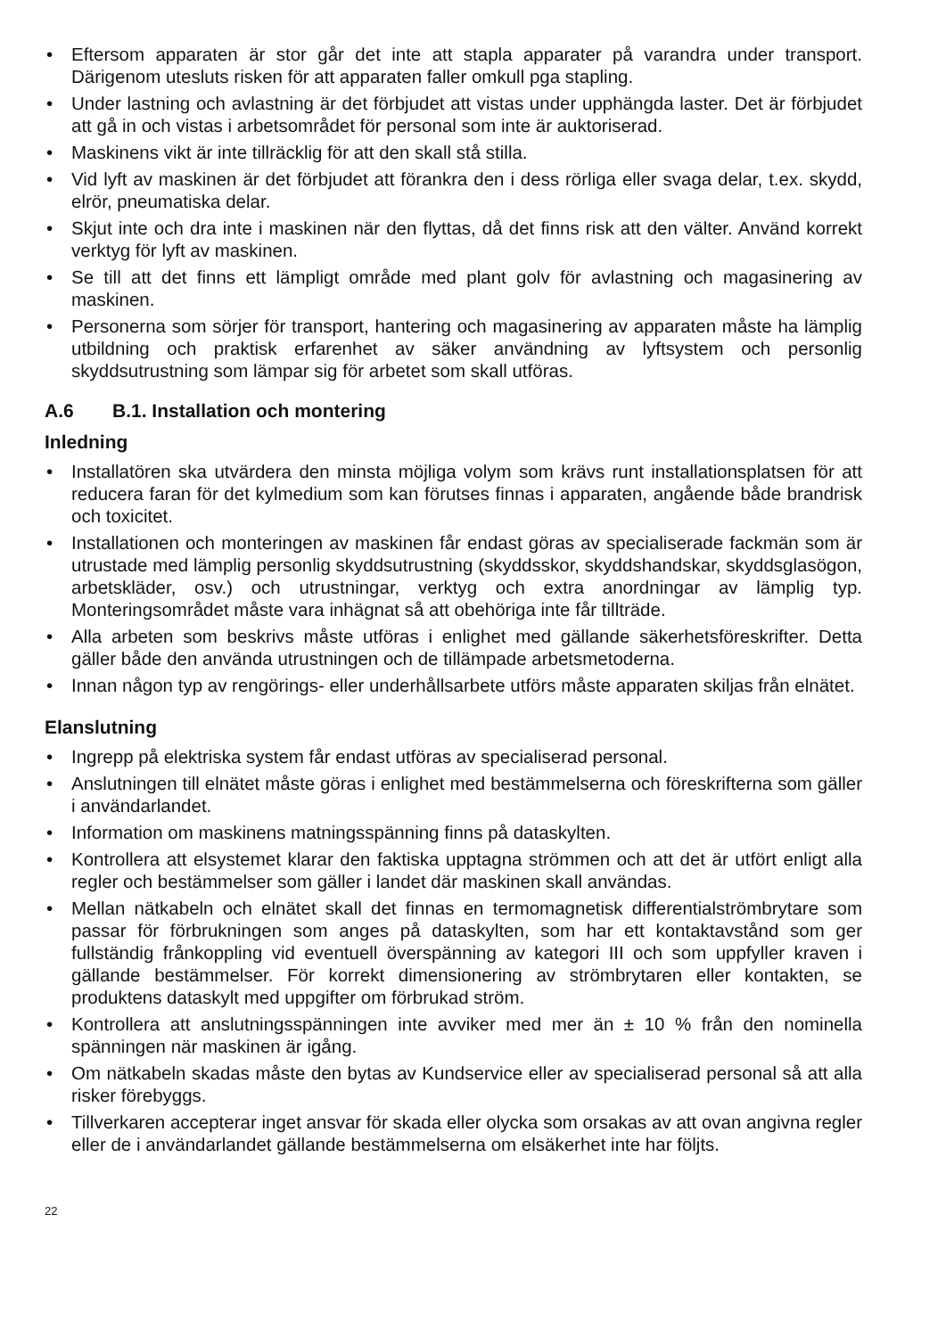• Eftersom apparaten är stor går det inte att stapla apparater på varandra under transport. Därigenom utesluts risken för att apparaten faller omkull pga stapling.
• Under lastning och avlastning är det förbjudet att vistas under upphängda laster. Det är förbjudet att gå in och vistas i arbetsområdet för personal som inte är auktoriserad.
• Maskinens vikt är inte tillräcklig för att den skall stå stilla.
• Vid lyft av maskinen är det förbjudet att förankra den i dess rörliga eller svaga delar, t.ex. skydd, elrör, pneumatiska delar.
• Skjut inte och dra inte i maskinen när den flyttas, då det finns risk att den välter. Använd korrekt verktyg för lyft av maskinen.
• Se till att det finns ett lämpligt område med plant golv för avlastning och magasinering av maskinen.
• Personerna som sörjer för transport, hantering och magasinering av apparaten måste ha lämplig utbildning och praktisk erfarenhet av säker användning av lyftsystem och personlig skyddsutrustning som lämpar sig för arbetet som skall utföras.
A.6 B.1. Installation och montering
Inledning
• Installatören ska utvärdera den minsta möjliga volym som krävs runt installationsplatsen för att reducera faran för det kylmedium som kan förutses finnas i apparaten, angående både brandrisk och toxicitet.
• Installationen och monteringen av maskinen får endast göras av specialiserade fackmän som är utrustade med lämplig personlig skyddsutrustning (skyddsskor, skyddshandskar, skyddsglasögon, arbetskläder, osv.) och utrustningar, verktyg och extra anordningar av lämplig typ. Monteringsområdet måste vara inhägnat så att obehöriga inte får tillträde.
• Alla arbeten som beskrivs måste utföras i enlighet med gällande säkerhetsföreskrifter. Detta gäller både den använda utrustningen och de tillämpade arbetsmetoderna.
• Innan någon typ av rengörings- eller underhållsarbete utförs måste apparaten skiljas från elnätet.
Elanslutning
• Ingrepp på elektriska system får endast utföras av specialiserad personal.
• Anslutningen till elnätet måste göras i enlighet med bestämmelserna och föreskrifterna som gäller i användarlandet.
• Information om maskinens matningsspänning finns på dataskylten.
• Kontrollera att elsystemet klarar den faktiska upptagna strömmen och att det är utfört enligt alla regler och bestämmelser som gäller i landet där maskinen skall användas.
• Mellan nätkabeln och elnätet skall det finnas en termomagnetisk differentialströmbrytare som passar för förbrukningen som anges på dataskylten, som har ett kontaktavstånd som ger fullständig frånkoppling vid eventuell överspänning av kategori III och som uppfyller kraven i gällande bestämmelser. För korrekt dimensionering av strömbrytaren eller kontakten, se produktens dataskylt med uppgifter om förbrukad ström.
• Kontrollera att anslutningsspänningen inte avviker med mer än ± 10 % från den nominella spänningen när maskinen är igång.
• Om nätkabeln skadas måste den bytas av Kundservice eller av specialiserad personal så att alla risker förebyggs.
• Tillverkaren accepterar inget ansvar för skada eller olycka som orsakas av att ovan angivna regler eller de i användarlandet gällande bestämmelserna om elsäkerhet inte har följts.
22